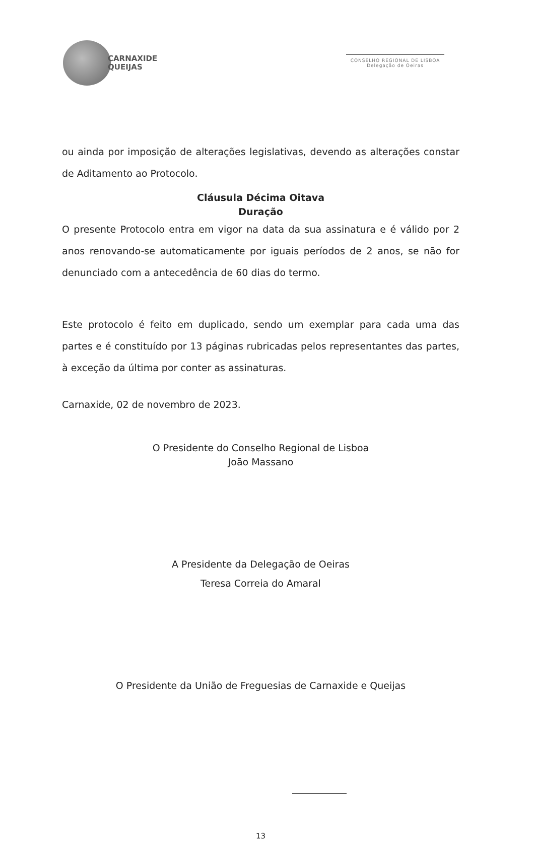CARNAXIDE
QUEIJAS
CONSELHO REGIONAL DE LISBOA
Delegação de Oeiras
ou ainda por imposição de alterações legislativas, devendo as alterações constar de Aditamento ao Protocolo.
Cláusula Décima Oitava
Duração
O presente Protocolo entra em vigor na data da sua assinatura e é válido por 2 anos renovando-se automaticamente por iguais períodos de 2 anos, se não for denunciado com a antecedência de 60 dias do termo.
Este protocolo é feito em duplicado, sendo um exemplar para cada uma das partes e é constituído por 13 páginas rubricadas pelos representantes das partes, à exceção da última por conter as assinaturas.
Carnaxide, 02 de novembro de 2023.
O Presidente do Conselho Regional de Lisboa
João Massano
A Presidente da Delegação de Oeiras
Teresa Correia do Amaral
O Presidente da União de Freguesias de Carnaxide e Queijas
13